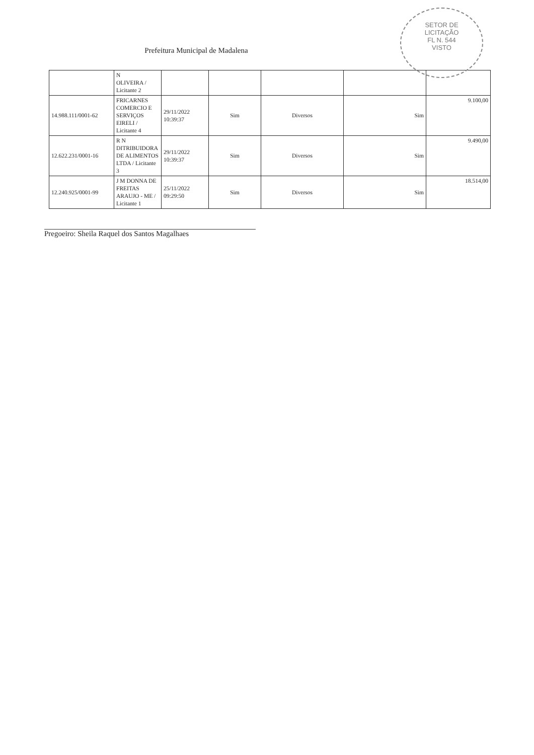SETOR DE
LICITAÇÃO
FL N. 544
VISTO
Prefeitura Municipal de Madalena
| | N OLIVEIRA / Licitante 2 | | | | | |
| 14.988.111/0001-62 | FRICARNES COMERCIO E SERVIÇOS EIRELI / Licitante 4 | 29/11/2022 10:39:37 | Sim | Diversos | Sim | 9.100,00 |
| 12.622.231/0001-16 | R N DITRIBUIDORA DE ALIMENTOS LTDA / Licitante 3 | 29/11/2022 10:39:37 | Sim | Diversos | Sim | 9.490,00 |
| 12.240.925/0001-99 | J M DONNA DE FREITAS ARAUJO - ME / Licitante 1 | 25/11/2022 09:29:50 | Sim | Diversos | Sim | 18.514,00 |
Pregoeiro: Sheila Raquel dos Santos Magalhaes